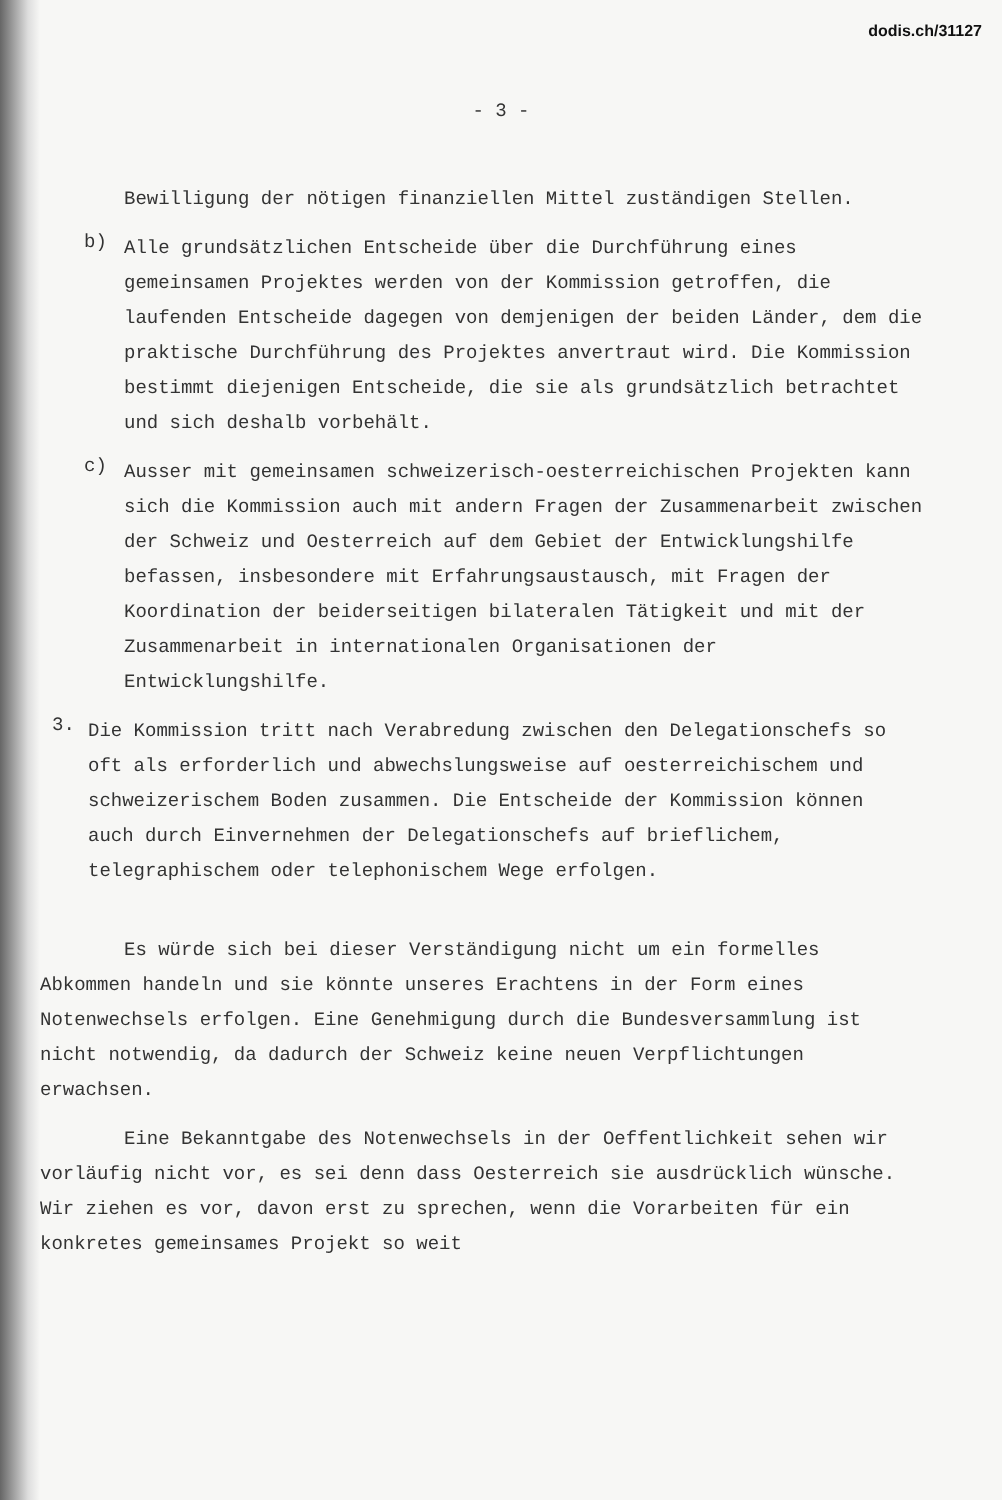dodis.ch/31127
- 3 -
Bewilligung der nötigen finanziellen Mittel zuständigen Stellen.
b)
Alle grundsätzlichen Entscheide über die Durchführung eines gemeinsamen Projektes werden von der Kommission getroffen, die laufenden Entscheide dagegen von demjenigen der beiden Länder, dem die praktische Durchführung des Projektes anvertraut wird. Die Kommission bestimmt diejenigen Entscheide, die sie als grundsätzlich betrachtet und sich deshalb vorbehält.
c)
Ausser mit gemeinsamen schweizerisch-oesterreichischen Projekten kann sich die Kommission auch mit andern Fragen der Zusammenarbeit zwischen der Schweiz und Oesterreich auf dem Gebiet der Entwicklungshilfe befassen, insbesondere mit Erfahrungsaustausch, mit Fragen der Koordination der beiderseitigen bilateralen Tätigkeit und mit der Zusammenarbeit in internationalen Organisationen der Entwicklungshilfe.
3.
Die Kommission tritt nach Verabredung zwischen den Delegationschefs so oft als erforderlich und abwechslungsweise auf oesterreichischem und schweizerischem Boden zusammen. Die Entscheide der Kommission können auch durch Einvernehmen der Delegationschefs auf brieflichem, telegraphischem oder telephonischem Wege erfolgen.
Es würde sich bei dieser Verständigung nicht um ein formelles Abkommen handeln und sie könnte unseres Erachtens in der Form eines Notenwechsels erfolgen. Eine Genehmigung durch die Bundesversammlung ist nicht notwendig, da dadurch der Schweiz keine neuen Verpflichtungen erwachsen.
Eine Bekanntgabe des Notenwechsels in der Oeffentlichkeit sehen wir vorläufig nicht vor, es sei denn dass Oesterreich sie ausdrücklich wünsche. Wir ziehen es vor, davon erst zu sprechen, wenn die Vorarbeiten für ein konkretes gemeinsames Projekt so weit